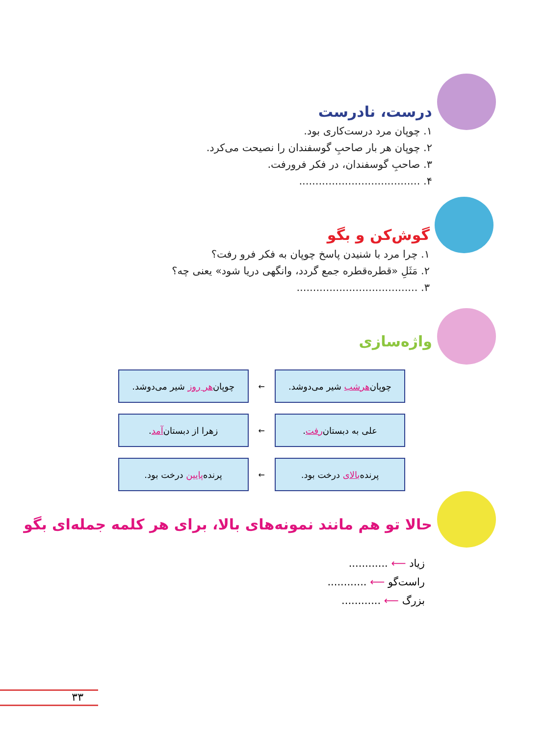درست، نادرست
۱. چوپان مرد درست‌کاری بود.
۲. چوپان هر بار صاحبِ گوسفندان را نصیحت می‌کرد.
۳. صاحبِ گوسفندان، در فکر فرورفت.
۴. .....................................
گوش‌کن و بگو
۱. چرا مرد با شنیدن پاسخ چوپان به فکر فرو رفت؟
۲. مَثَلِ «قطره‌قطره جمع گردد، وانگهی دریا شود» یعنی چه؟
۳. .....................................
واژه‌سازی
چوپان هرشب شیر می‌دوشد.
←
چوپان هر روز شیر می‌دوشد.
علی به دبستان رفت.
←
زهرا از دبستان آمد.
پرنده بالای درخت بود.
←
پرنده پایین درخت بود.
حالا تو هم مانند نمونه‌های بالا، برای هر کلمه جمله‌ای بگو
زیاد ⟵ ............
راست‌گو ⟵ ............
بزرگ ⟵ ............
۳۳